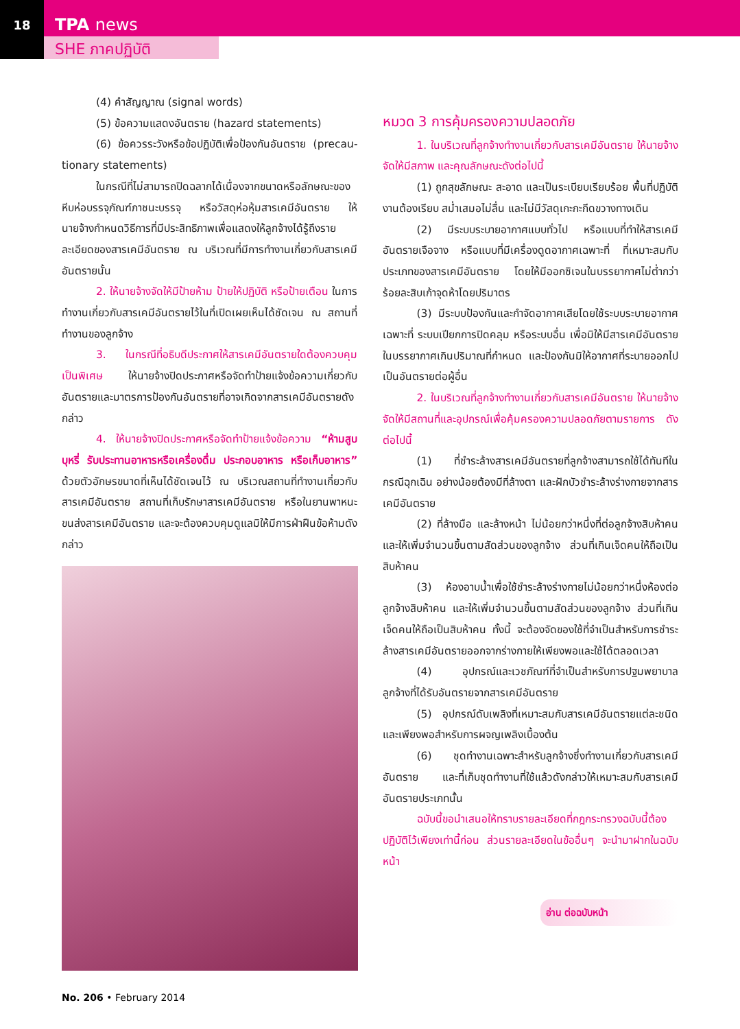18
TPA news
SHE ภาคปฏิบัติ
(4) คำสัญญาณ (signal words)
(5) ข้อความแสดงอันตราย (hazard statements)
(6) ข้อควรระวังหรือข้อปฏิบัติเพื่อป้องกันอันตราย (precau-tionary statements)
ในกรณีที่ไม่สามารถปิดฉลากได้เนื่องจากขนาดหรือลักษณะของหีบห่อบรรจุภัณฑ์ภาชนะบรรจุ หรือวัสดุห่อหุ้มสารเคมีอันตราย ให้นายจ้างกำหนดวิธีการที่มีประสิทธิภาพเพื่อแสดงให้ลูกจ้างได้รู้ถึงรายละเอียดของสารเคมีอันตราย ณ บริเวณที่มีการทำงานเกี่ยวกับสารเคมีอันตรายนั้น
2. ให้นายจ้างจัดให้มีป้ายห้าม ป้ายให้ปฏิบัติ หรือป้ายเตือน ในการทำงานเกี่ยวกับสารเคมีอันตรายไว้ในที่เปิดเผยเห็นได้ชัดเจน ณ สถานที่ทำงานของลูกจ้าง
3. ในกรณีที่อธิบดีประกาศให้สารเคมีอันตรายใดต้องควบคุมเป็นพิเศษ ให้นายจ้างปิดประกาศหรือจัดทำป้ายแจ้งข้อความเกี่ยวกับอันตรายและมาตรการป้องกันอันตรายที่อาจเกิดจากสารเคมีอันตรายดังกล่าว
4. ให้นายจ้างปิดประกาศหรือจัดทำป้ายแจ้งข้อความ “ห้ามสูบบุหรี่ รับประทานอาหารหรือเครื่องดื่ม ประกอบอาหาร หรือเก็บอาหาร” ด้วยตัวอักษรขนาดที่เห็นได้ชัดเจนไว้ ณ บริเวณสถานที่ทำงานเกี่ยวกับสารเคมีอันตราย สถานที่เก็บรักษาสารเคมีอันตราย หรือในยานพาหนะขนส่งสารเคมีอันตราย และจะต้องควบคุมดูแลมิให้มีการฝ่าฝืนข้อห้ามดังกล่าว
หมวด 3 การคุ้มครองความปลอดภัย
1. ในบริเวณที่ลูกจ้างทำงานเกี่ยวกับสารเคมีอันตราย ให้นายจ้างจัดให้มีสภาพ และคุณลักษณะดังต่อไปนี้
(1) ถูกสุขลักษณะ สะอาด และเป็นระเบียบเรียบร้อย พื้นที่ปฏิบัติงานต้องเรียบ สม่ำเสมอไม่ลื่น และไม่มีวัสดุเกะกะกีดขวางทางเดิน
(2) มีระบบระบายอากาศแบบทั่วไป หรือแบบที่ทำให้สารเคมีอันตรายเจือจาง หรือแบบที่มีเครื่องดูดอากาศเฉพาะที่ ที่เหมาะสมกับประเภทของสารเคมีอันตราย โดยให้มีออกซิเจนในบรรยากาศไม่ต่ำกว่าร้อยละสิบเก้าจุดห้าโดยปริมาตร
(3) มีระบบป้องกันและกำจัดอากาศเสียโดยใช้ระบบระบายอากาศเฉพาะที่ ระบบเปียกการปิดคลุม หรือระบบอื่น เพื่อมิให้มีสารเคมีอันตรายในบรรยากาศเกินปริมาณที่กำหนด และป้องกันมิให้อากาศที่ระบายออกไปเป็นอันตรายต่อผู้อื่น
2. ในบริเวณที่ลูกจ้างทำงานเกี่ยวกับสารเคมีอันตราย ให้นายจ้างจัดให้มีสถานที่และอุปกรณ์เพื่อคุ้มครองความปลอดภัยตามรายการ ดังต่อไปนี้
(1) ที่ชำระล้างสารเคมีอันตรายที่ลูกจ้างสามารถใช้ได้ทันทีในกรณีฉุกเฉิน อย่างน้อยต้องมีที่ล้างตา และฝักบัวชำระล้างร่างกายจากสารเคมีอันตราย
(2) ที่ล้างมือ และล้างหน้า ไม่น้อยกว่าหนึ่งที่ต่อลูกจ้างสิบห้าคน และให้เพิ่มจำนวนขึ้นตามสัดส่วนของลูกจ้าง ส่วนที่เกินเจ็ดคนให้ถือเป็นสิบห้าคน
(3) ห้องอาบน้ำเพื่อใช้ชำระล้างร่างกายไม่น้อยกว่าหนึ่งห้องต่อลูกจ้างสิบห้าคน และให้เพิ่มจำนวนขึ้นตามสัดส่วนของลูกจ้าง ส่วนที่เกินเจ็ดคนให้ถือเป็นสิบห้าคน ทั้งนี้ จะต้องจัดของใช้ที่จำเป็นสำหรับการชำระล้างสารเคมีอันตรายออกจากร่างกายให้เพียงพอและใช้ได้ตลอดเวลา
(4) อุปกรณ์และเวชภัณฑ์ที่จำเป็นสำหรับการปฐมพยาบาลลูกจ้างที่ได้รับอันตรายจากสารเคมีอันตราย
(5) อุปกรณ์ดับเพลิงที่เหมาะสมกับสารเคมีอันตรายแต่ละชนิด และเพียงพอสำหรับการผจญเพลิงเบื้องต้น
(6) ชุดทำงานเฉพาะสำหรับลูกจ้างซึ่งทำงานเกี่ยวกับสารเคมีอันตราย และที่เก็บชุดทำงานที่ใช้แล้วดังกล่าวให้เหมาะสมกับสารเคมีอันตรายประเภทนั้น
ฉบับนี้ขอนำเสนอให้ทราบรายละเอียดที่กฎกระทรวงฉบับนี้ต้องปฏิบัติไว้เพียงเท่านี้ก่อน ส่วนรายละเอียดในข้ออื่นๆ จะนำมาฝากในฉบับหน้า
อ่าน ต่อฉบับหน้า
No. 206 • February 2014